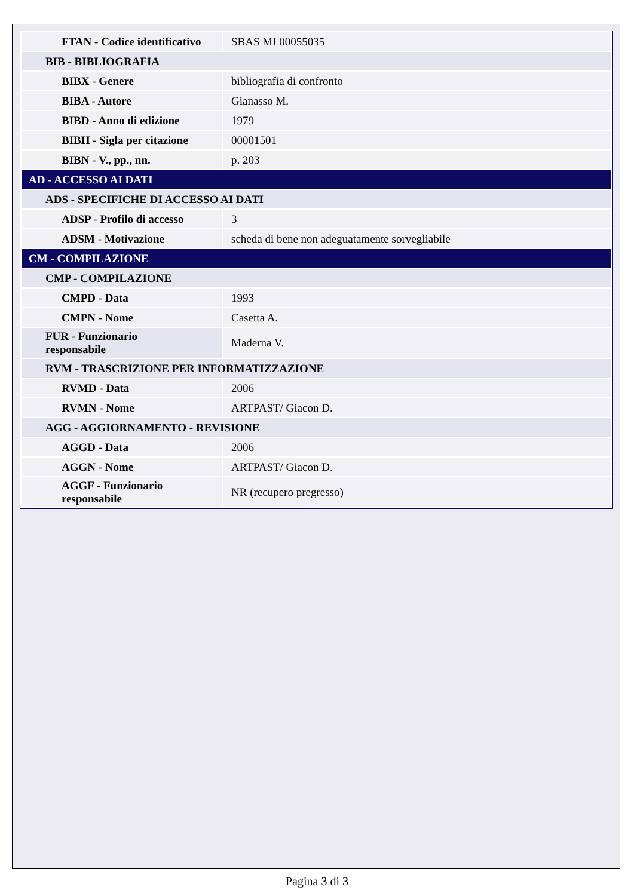| FTAN - Codice identificativo | SBAS MI 00055035 |
| BIB - BIBLIOGRAFIA | |
| BIBX - Genere | bibliografia di confronto |
| BIBA - Autore | Gianasso M. |
| BIBD - Anno di edizione | 1979 |
| BIBH - Sigla per citazione | 00001501 |
| BIBN - V., pp., nn. | p. 203 |
| AD - ACCESSO AI DATI | |
| ADS - SPECIFICHE DI ACCESSO AI DATI | |
| ADSP - Profilo di accesso | 3 |
| ADSM - Motivazione | scheda di bene non adeguatamente sorvegliabile |
| CM - COMPILAZIONE | |
| CMP - COMPILAZIONE | |
| CMPD - Data | 1993 |
| CMPN - Nome | Casetta A. |
| FUR - Funzionario responsabile | Maderna V. |
| RVM - TRASCRIZIONE PER INFORMATIZZAZIONE | |
| RVMD - Data | 2006 |
| RVMN - Nome | ARTPAST/ Giacon D. |
| AGG - AGGIORNAMENTO - REVISIONE | |
| AGGD - Data | 2006 |
| AGGN - Nome | ARTPAST/ Giacon D. |
| AGGF - Funzionario responsabile | NR (recupero pregresso) |
Pagina 3 di 3